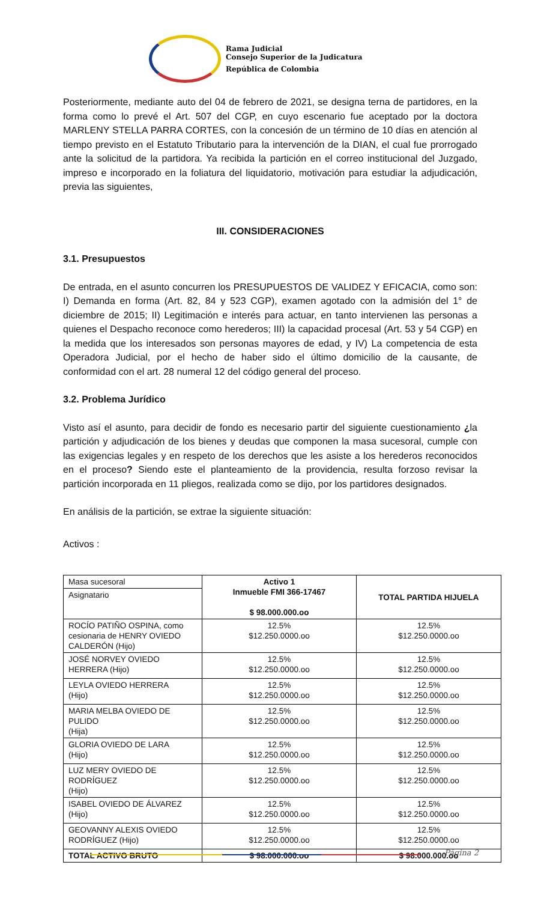Rama Judicial
Consejo Superior de la Judicatura
República de Colombia
Posteriormente, mediante auto del 04 de febrero de 2021, se designa terna de partidores, en la forma como lo prevé el Art. 507 del CGP, en cuyo escenario fue aceptado por la doctora MARLENY STELLA PARRA CORTES, con la concesión de un término de 10 días en atención al tiempo previsto en el Estatuto Tributario para la intervención de la DIAN, el cual fue prorrogado ante la solicitud de la partidora. Ya recibida la partición en el correo institucional del Juzgado, impreso e incorporado en la foliatura del liquidatorio, motivación para estudiar la adjudicación, previa las siguientes,
III. CONSIDERACIONES
3.1. Presupuestos
De entrada, en el asunto concurren los PRESUPUESTOS DE VALIDEZ Y EFICACIA, como son: I) Demanda en forma (Art. 82, 84 y 523 CGP), examen agotado con la admisión del 1° de diciembre de 2015; II) Legitimación e interés para actuar, en tanto intervienen las personas a quienes el Despacho reconoce como herederos; III) la capacidad procesal (Art. 53 y 54 CGP) en la medida que los interesados son personas mayores de edad, y IV) La competencia de esta Operadora Judicial, por el hecho de haber sido el último domicilio de la causante, de conformidad con el art. 28 numeral 12 del código general del proceso.
3.2. Problema Jurídico
Visto así el asunto, para decidir de fondo es necesario partir del siguiente cuestionamiento ¿la partición y adjudicación de los bienes y deudas que componen la masa sucesoral, cumple con las exigencias legales y en respeto de los derechos que les asiste a los herederos reconocidos en el proceso? Siendo este el planteamiento de la providencia, resulta forzoso revisar la partición incorporada en 11 pliegos, realizada como se dijo, por los partidores designados.
En análisis de la partición, se extrae la siguiente situación:
Activos :
| Masa sucesoral Asignatario | Activo 1 Inmueble FMI 366-17467 $ 98.000.000.oo | TOTAL PARTIDA HIJUELA |
| ROCÍO PATIÑO OSPINA, como cesionaria de HENRY OVIEDO CALDERÓN (Hijo) | 12.5% $12.250.0000.oo | 12.5% $12.250.0000.oo |
| JOSÉ NORVEY OVIEDO HERRERA (Hijo) | 12.5% $12.250.0000.oo | 12.5% $12.250.0000.oo |
| LEYLA OVIEDO HERRERA (Hijo) | 12.5% $12.250.0000.oo | 12.5% $12.250.0000.oo |
| MARIA MELBA OVIEDO DE PULIDO (Hija) | 12.5% $12.250.0000.oo | 12.5% $12.250.0000.oo |
| GLORIA OVIEDO DE LARA (Hijo) | 12.5% $12.250.0000.oo | 12.5% $12.250.0000.oo |
| LUZ MERY OVIEDO DE RODRÍGUEZ (Hijo) | 12.5% $12.250.0000.oo | 12.5% $12.250.0000.oo |
| ISABEL OVIEDO DE ÁLVAREZ (Hijo) | 12.5% $12.250.0000.oo | 12.5% $12.250.0000.oo |
| GEOVANNY ALEXIS OVIEDO RODRÍGUEZ (Hijo) | 12.5% $12.250.0000.oo | 12.5% $12.250.0000.oo |
| TOTAL ACTIVO BRUTO | $ 98.000.000.oo | $ 98.000.000.oo |
Página 2